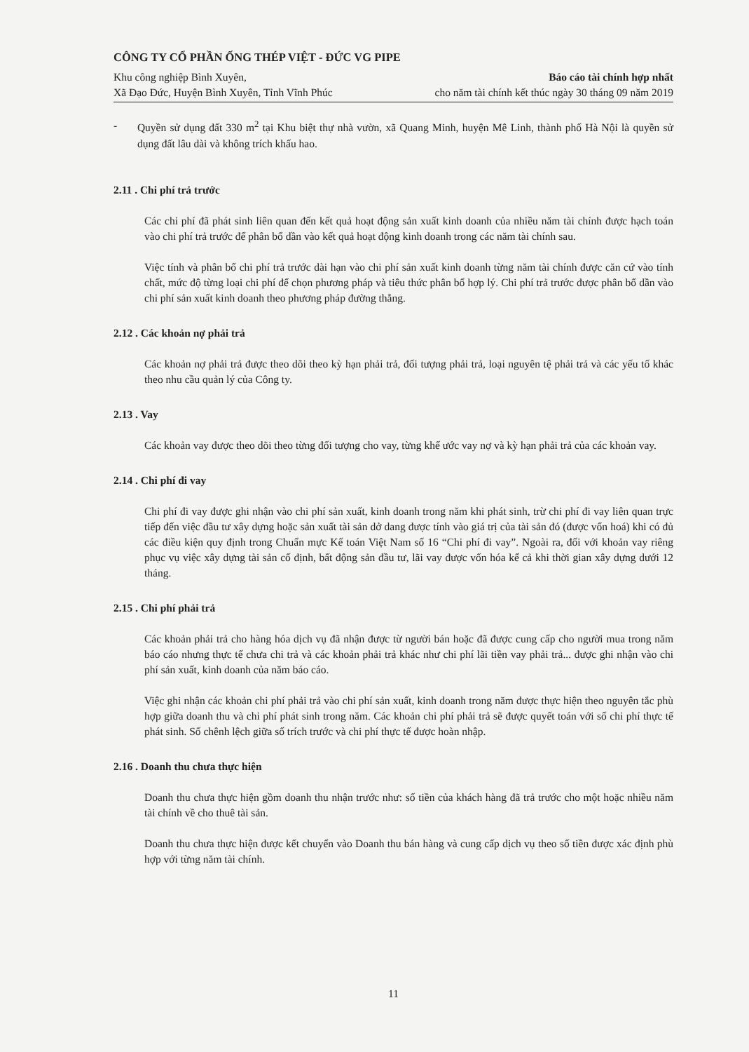CÔNG TY CỔ PHẦN ỐNG THÉP VIỆT - ĐỨC VG PIPE
Khu công nghiệp Bình Xuyên,
Xã Đạo Đức, Huyện Bình Xuyên, Tỉnh Vĩnh Phúc
Báo cáo tài chính hợp nhất
cho năm tài chính kết thúc ngày 30 tháng 09 năm 2019
- Quyền sử dụng đất 330 m<sup>2</sup> tại Khu biệt thự nhà vườn, xã Quang Minh, huyện Mê Linh, thành phố Hà Nội là quyền sử dụng đất lâu dài và không trích khấu hao.
2.11 . Chi phí trả trước
Các chi phí đã phát sinh liên quan đến kết quả hoạt động sản xuất kinh doanh của nhiều năm tài chính được hạch toán vào chi phí trả trước để phân bổ dần vào kết quả hoạt động kinh doanh trong các năm tài chính sau.
Việc tính và phân bổ chi phí trả trước dài hạn vào chi phí sản xuất kinh doanh từng năm tài chính được căn cứ vào tính chất, mức độ từng loại chi phí để chọn phương pháp và tiêu thức phân bổ hợp lý. Chi phí trả trước được phân bổ dần vào chi phí sản xuất kinh doanh theo phương pháp đường thẳng.
2.12 . Các khoản nợ phải trả
Các khoản nợ phải trả được theo dõi theo kỳ hạn phải trả, đối tượng phải trả, loại nguyên tệ phải trả và các yếu tố khác theo nhu cầu quản lý của Công ty.
2.13 . Vay
Các khoản vay được theo dõi theo từng đối tượng cho vay, từng khế ước vay nợ và kỳ hạn phải trả của các khoản vay.
2.14 . Chi phí đi vay
Chi phí đi vay được ghi nhận vào chi phí sản xuất, kinh doanh trong năm khi phát sinh, trừ chi phí đi vay liên quan trực tiếp đến việc đầu tư xây dựng hoặc sản xuất tài sản dở dang được tính vào giá trị của tài sản đó (được vốn hoá) khi có đủ các điều kiện quy định trong Chuẩn mực Kế toán Việt Nam số 16 “Chi phí đi vay”. Ngoài ra, đối với khoản vay riêng phục vụ việc xây dựng tài sản cố định, bất động sản đầu tư, lãi vay được vốn hóa kể cả khi thời gian xây dựng dưới 12 tháng.
2.15 . Chi phí phải trả
Các khoản phải trả cho hàng hóa dịch vụ đã nhận được từ người bán hoặc đã được cung cấp cho người mua trong năm báo cáo nhưng thực tế chưa chi trả và các khoản phải trả khác như chi phí lãi tiền vay phải trả... được ghi nhận vào chi phí sản xuất, kinh doanh của năm báo cáo.
Việc ghi nhận các khoản chi phí phải trả vào chi phí sản xuất, kinh doanh trong năm được thực hiện theo nguyên tắc phù hợp giữa doanh thu và chi phí phát sinh trong năm. Các khoản chi phí phải trả sẽ được quyết toán với số chi phí thực tế phát sinh. Số chênh lệch giữa số trích trước và chi phí thực tế được hoàn nhập.
2.16 . Doanh thu chưa thực hiện
Doanh thu chưa thực hiện gồm doanh thu nhận trước như: số tiền của khách hàng đã trả trước cho một hoặc nhiều năm tài chính về cho thuê tài sản.
Doanh thu chưa thực hiện được kết chuyển vào Doanh thu bán hàng và cung cấp dịch vụ theo số tiền được xác định phù hợp với từng năm tài chính.
11